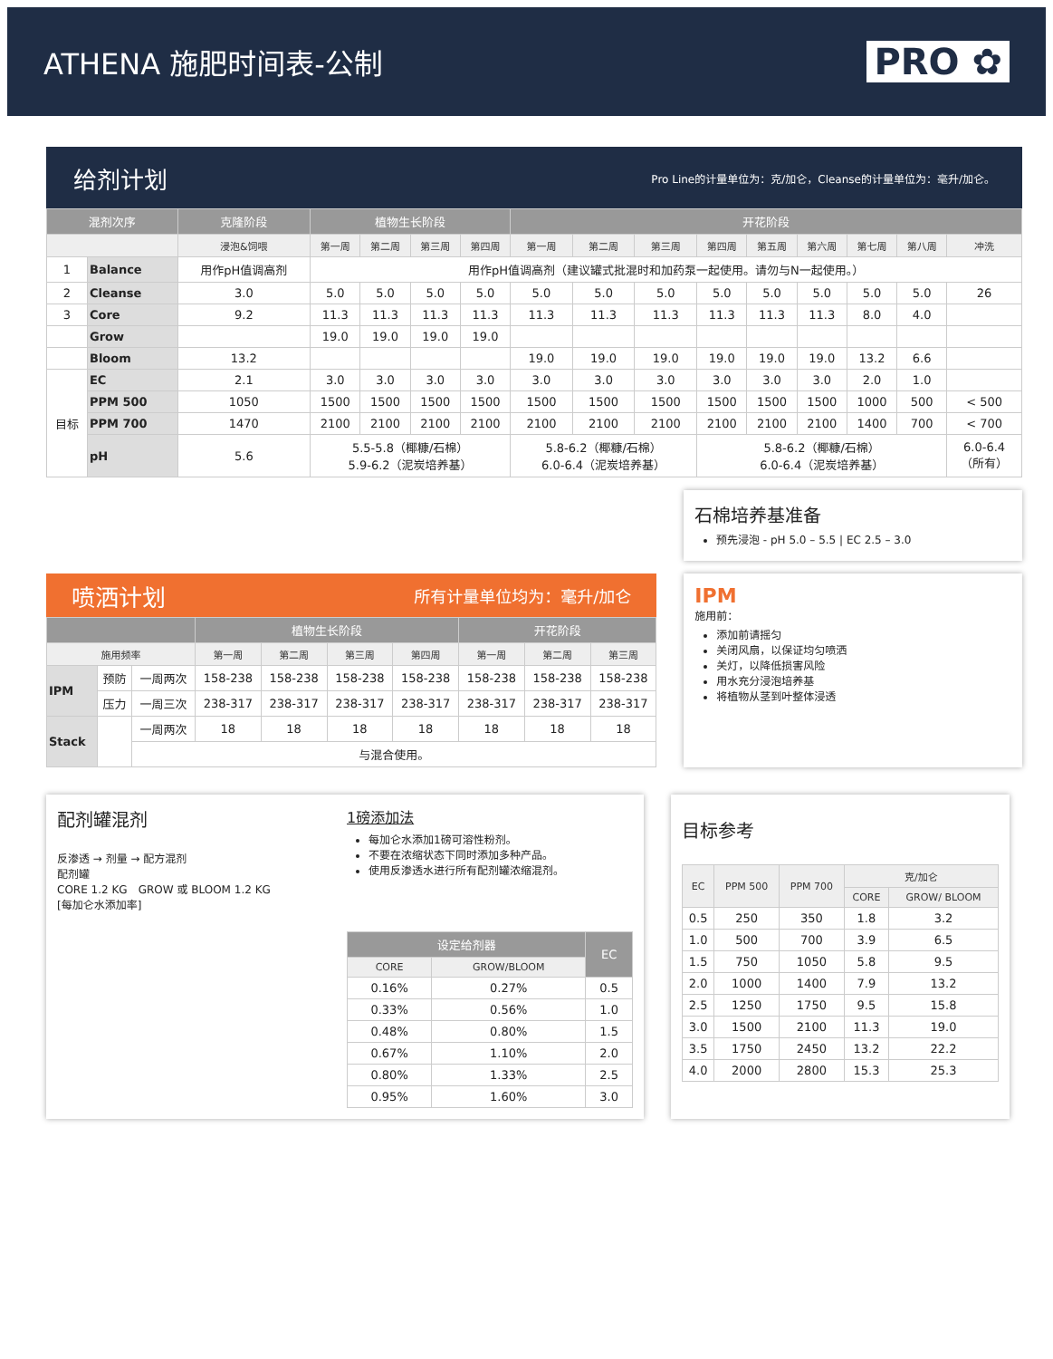ATHENA 施肥时间表-公制
PRO ✿
给剂计划
Pro Line的计量单位为：克/加仑，Cleanse的计量单位为：毫升/加仑。
| 混剂次序 | | 克隆阶段 | 植物生长阶段 | | | | 开花阶段 | | | | | | | | |
| --- | --- | --- | --- | --- | --- | --- | --- | --- | --- | --- | --- | --- | --- | --- | --- |
| | | 浸泡&饲喂 | 第一周 | 第二周 | 第三周 | 第四周 | 第一周 | 第二周 | 第三周 | 第四周 | 第五周 | 第六周 | 第七周 | 第八周 | 冲洗 |
| 1 | Balance | 用作pH值调高剂 | 用作pH值调高剂（建议罐式批混时和加药泵一起使用。请勿与N一起使用。） | | | | | | | | | | | | |
| 2 | Cleanse | 3.0 | 5.0 | 5.0 | 5.0 | 5.0 | 5.0 | 5.0 | 5.0 | 5.0 | 5.0 | 5.0 | 5.0 | 5.0 | 26 |
| 3 | Core | 9.2 | 11.3 | 11.3 | 11.3 | 11.3 | 11.3 | 11.3 | 11.3 | 11.3 | 11.3 | 11.3 | 8.0 | 4.0 | |
| | Grow | | 19.0 | 19.0 | 19.0 | 19.0 | | | | | | | | | |
| | Bloom | 13.2 | | | | | 19.0 | 19.0 | 19.0 | 19.0 | 19.0 | 19.0 | 13.2 | 6.6 | |
| 目标 | EC | 2.1 | 3.0 | 3.0 | 3.0 | 3.0 | 3.0 | 3.0 | 3.0 | 3.0 | 3.0 | 3.0 | 2.0 | 1.0 | |
| | PPM 500 | 1050 | 1500 | 1500 | 1500 | 1500 | 1500 | 1500 | 1500 | 1500 | 1500 | 1500 | 1000 | 500 | < 500 |
| | PPM 700 | 1470 | 2100 | 2100 | 2100 | 2100 | 2100 | 2100 | 2100 | 2100 | 2100 | 2100 | 1400 | 700 | < 700 |
| | pH | 5.6 | 5.5-5.8（椰糠/石棉） 5.9-6.2（泥炭培养基） | | | | 5.8-6.2（椰糠/石棉） 6.0-6.4（泥炭培养基） | | | 5.8-6.2（椰糠/石棉） 6.0-6.4（泥炭培养基） | | | | | 6.0-6.4 （所有） |
石棉培养基准备
预先浸泡 - pH 5.0 – 5.5 | EC 2.5 – 3.0
喷洒计划
所有计量单位均为：毫升/加仑
| | | | 植物生长阶段 | | | | 开花阶段 | | |
| --- | --- | --- | --- | --- | --- | --- | --- | --- | --- |
| 施用频率 | | | 第一周 | 第二周 | 第三周 | 第四周 | 第一周 | 第二周 | 第三周 |
| IPM | 预防 | 一周两次 | 158-238 | 158-238 | 158-238 | 158-238 | 158-238 | 158-238 | 158-238 |
| | 压力 | 一周三次 | 238-317 | 238-317 | 238-317 | 238-317 | 238-317 | 238-317 | 238-317 |
| Stack | | 一周两次 | 18 | 18 | 18 | 18 | 18 | 18 | 18 |
| | | 与混合使用。 | | | | | | | |
IPM
施用前：
添加前请摇匀
关闭风扇，以保证均匀喷洒
关灯，以降低损害风险
用水充分浸泡培养基
将植物从茎到叶整体浸透
配剂罐混剂
反渗透 → 剂量 → 配方混剂
配剂罐
CORE 1.2 KG　GROW 或 BLOOM 1.2 KG
[每加仑水添加率]
1磅添加法
每加仑水添加1磅可溶性粉剂。
不要在浓缩状态下同时添加多种产品。
使用反渗透水进行所有配剂罐浓缩混剂。
| 设定给剂器 | | EC |
| --- | --- | --- |
| CORE | GROW/BLOOM | |
| 0.16% | 0.27% | 0.5 |
| 0.33% | 0.56% | 1.0 |
| 0.48% | 0.80% | 1.5 |
| 0.67% | 1.10% | 2.0 |
| 0.80% | 1.33% | 2.5 |
| 0.95% | 1.60% | 3.0 |
目标参考
| EC | PPM 500 | PPM 700 | 克/加仑 | |
| --- | --- | --- | --- | --- |
| | | | CORE | GROW/ BLOOM |
| 0.5 | 250 | 350 | 1.8 | 3.2 |
| 1.0 | 500 | 700 | 3.9 | 6.5 |
| 1.5 | 750 | 1050 | 5.8 | 9.5 |
| 2.0 | 1000 | 1400 | 7.9 | 13.2 |
| 2.5 | 1250 | 1750 | 9.5 | 15.8 |
| 3.0 | 1500 | 2100 | 11.3 | 19.0 |
| 3.5 | 1750 | 2450 | 13.2 | 22.2 |
| 4.0 | 2000 | 2800 | 15.3 | 25.3 |